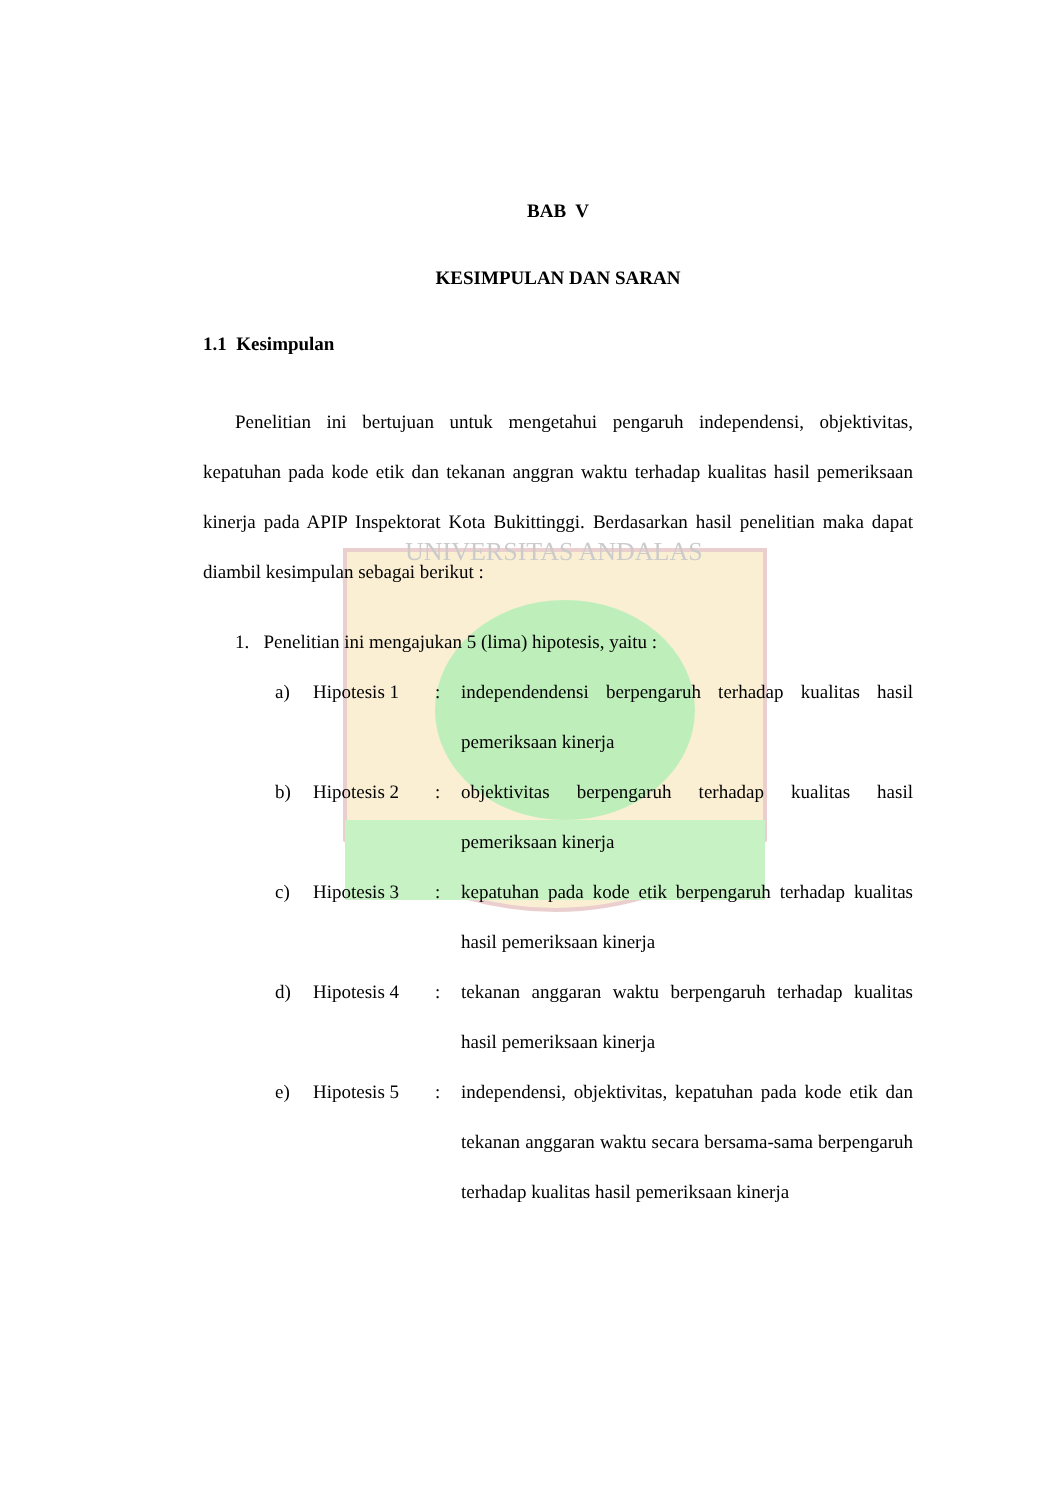UNIVERSITAS ANDALAS
BAB V
KESIMPULAN DAN SARAN
1.1 Kesimpulan
Penelitian ini bertujuan untuk mengetahui pengaruh independensi, objektivitas, kepatuhan pada kode etik dan tekanan anggran waktu terhadap kualitas hasil pemeriksaan kinerja pada APIP Inspektorat Kota Bukittinggi. Berdasarkan hasil penelitian maka dapat diambil kesimpulan sebagai berikut :
1. Penelitian ini mengajukan 5 (lima) hipotesis, yaitu :
a) Hipotesis 1: independendensi berpengaruh terhadap kualitas hasil pemeriksaan kinerja
b) Hipotesis 2: objektivitas berpengaruh terhadap kualitas hasil pemeriksaan kinerja
c) Hipotesis 3: kepatuhan pada kode etik berpengaruh terhadap kualitas hasil pemeriksaan kinerja
d) Hipotesis 4: tekanan anggaran waktu berpengaruh terhadap kualitas hasil pemeriksaan kinerja
e) Hipotesis 5: independensi, objektivitas, kepatuhan pada kode etik dan tekanan anggaran waktu secara bersama-sama berpengaruh terhadap kualitas hasil pemeriksaan kinerja